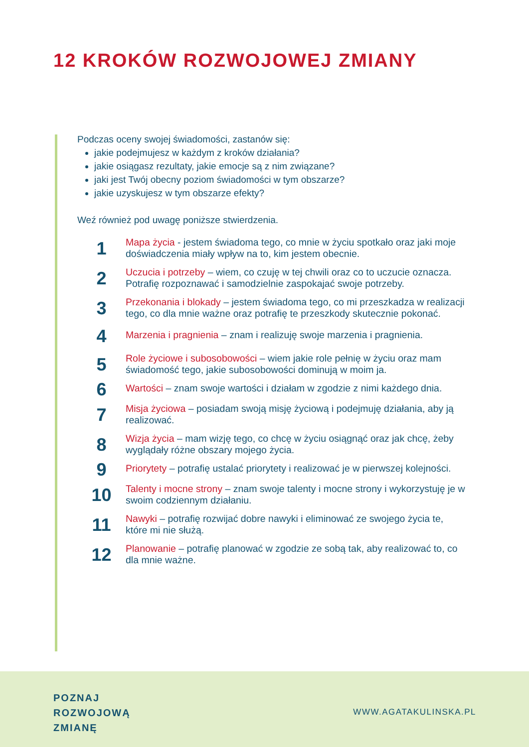12 KROKÓW ROZWOJOWEJ ZMIANY
Podczas oceny swojej świadomości, zastanów się:
jakie podejmujesz w każdym z kroków działania?
jakie osiągasz rezultaty, jakie emocje są z nim związane?
jaki jest Twój obecny poziom świadomości w tym obszarze?
jakie uzyskujesz w tym obszarze efekty?
Weź również pod uwagę poniższe stwierdzenia.
1
Mapa życia - jestem świadoma tego, co mnie w życiu spotkało oraz jaki moje doświadczenia miały wpływ na to, kim jestem obecnie.
2
Uczucia i potrzeby – wiem, co czuję w tej chwili oraz co to uczucie oznacza. Potrafię rozpoznawać i samodzielnie zaspokajać swoje potrzeby.
3
Przekonania i blokady – jestem świadoma tego, co mi przeszkadza w realizacji tego, co dla mnie ważne oraz potrafię te przeszkody skutecznie pokonać.
4
Marzenia i pragnienia – znam i realizuję swoje marzenia i pragnienia.
5
Role życiowe i subosobowości – wiem jakie role pełnię w życiu oraz mam świadomość tego, jakie subosobowości dominują w moim ja.
6
Wartości – znam swoje wartości i działam w zgodzie z nimi każdego dnia.
7
Misja życiowa – posiadam swoją misję życiową i podejmuję działania, aby ją realizować.
8
Wizja życia – mam wizję tego, co chcę w życiu osiągnąć oraz jak chcę, żeby wyglądały różne obszary mojego życia.
9
Priorytety – potrafię ustalać priorytety i realizować je w pierwszej kolejności.
10
Talenty i mocne strony – znam swoje talenty i mocne strony i wykorzystuję je w swoim codziennym działaniu.
11
Nawyki – potrafię rozwijać dobre nawyki i eliminować ze swojego życia te, które mi nie służą.
12
Planowanie – potrafię planować w zgodzie ze sobą tak, aby realizować to, co dla mnie ważne.
POZNAJ
ROZWOJOWĄ
ZMIANĘ
WWW.AGATAKULINSKA.PL